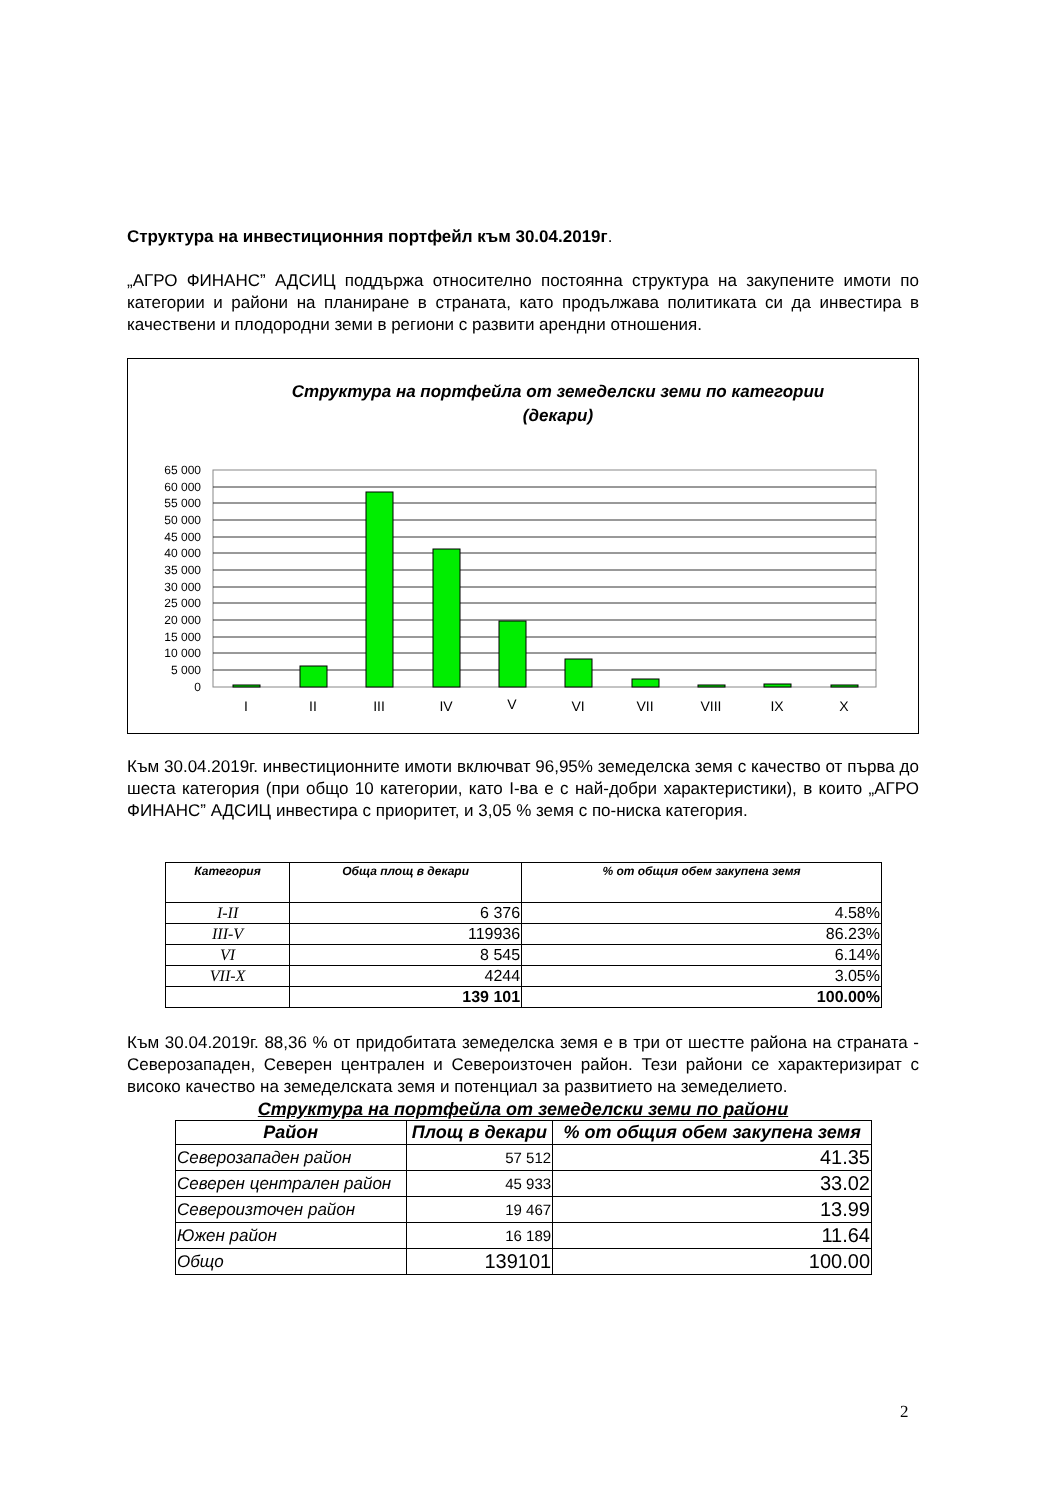Структура на инвестиционния портфейл към 30.04.2019г.
„АГРО ФИНАНС” АДСИЦ поддържа относително постоянна структура на закупените имоти по категории и райони на планиране в страната, като продължава политиката си да инвестира в качествени и плодородни земи в региони с развити арендни отношения.
Структура на портфейла от земеделски земи по категории
(декари)
65 000
60 000
55 000
50 000
45 000
40 000
35 000
30 000
25 000
20 000
15 000
10 000
5 000
0
I
II
III
IV
V
VI
VII
VIII
IX
X
Към 30.04.2019г. инвестиционните имоти включват 96,95% земеделска земя с качество от първа до шеста категория (при общо 10 категории, като I-ва е с най-добри характеристики), в които „АГРО ФИНАНС” АДСИЦ инвестира с приоритет, и 3,05 % земя с по-ниска категория.
| Категория | Обща площ в декари | % от общия обем закупена земя |
| --- | --- | --- |
| I-II | 6 376 | 4.58% |
| III-V | 119936 | 86.23% |
| VI | 8 545 | 6.14% |
| VII-X | 4244 | 3.05% |
| | 139 101 | 100.00% |
Към 30.04.2019г. 88,36 % от придобитата земеделска земя е в три от шестте района на страната - Северозападен, Северен централен и Североизточен район. Тези райони се характеризират с високо качество на земеделската земя и потенциал за развитието на земеделието.
Структура на портфейла от земеделски земи по райони
| Район | Площ в декари | % от общия обем закупена земя |
| Северозападен район | 57 512 | 41.35 |
| Северен централен район | 45 933 | 33.02 |
| Североизточен район | 19 467 | 13.99 |
| Южен район | 16 189 | 11.64 |
| Общо | 139101 | 100.00 |
2